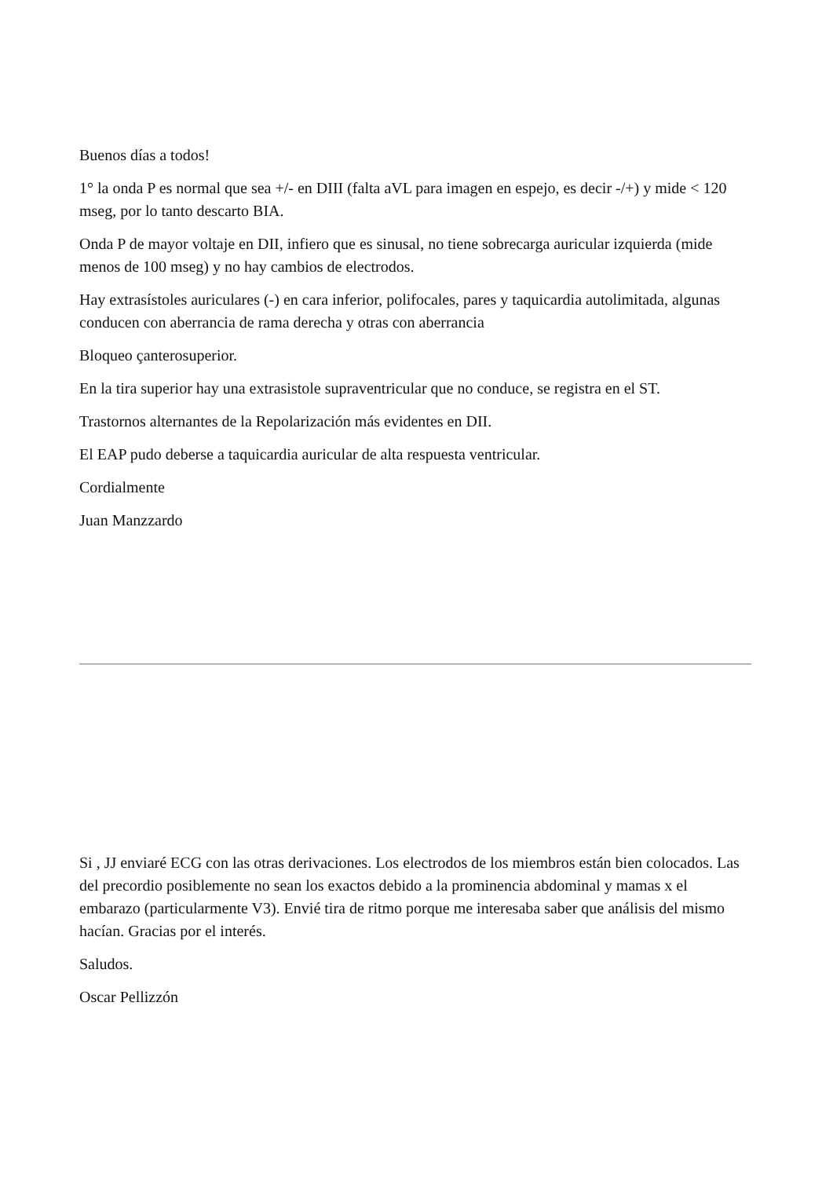Buenos días a todos!
1° la onda P es normal que sea +/- en DIII (falta aVL para imagen en espejo, es decir -/+) y mide < 120 mseg, por lo tanto descarto BIA.
Onda P de mayor voltaje en DII, infiero que es sinusal, no tiene sobrecarga auricular izquierda (mide menos de 100 mseg) y no hay cambios de electrodos.
Hay extrasístoles auriculares (-) en cara inferior, polifocales, pares y taquicardia autolimitada, algunas conducen con aberrancia de rama derecha y otras con aberrancia
Bloqueo çanterosuperior.
En la tira superior hay una extrasistole supraventricular que no conduce, se registra en el ST.
Trastornos alternantes de la Repolarización más evidentes en DII.
El EAP pudo deberse a taquicardia auricular de alta respuesta ventricular.
Cordialmente
Juan Manzzardo
Si , JJ enviaré ECG con las otras derivaciones. Los electrodos de los miembros están bien colocados. Las del precordio posiblemente no sean los exactos debido a la prominencia abdominal y mamas x el embarazo (particularmente V3). Envié tira de ritmo porque me interesaba saber que análisis del mismo hacían. Gracias por el interés.
Saludos.
Oscar Pellizzón